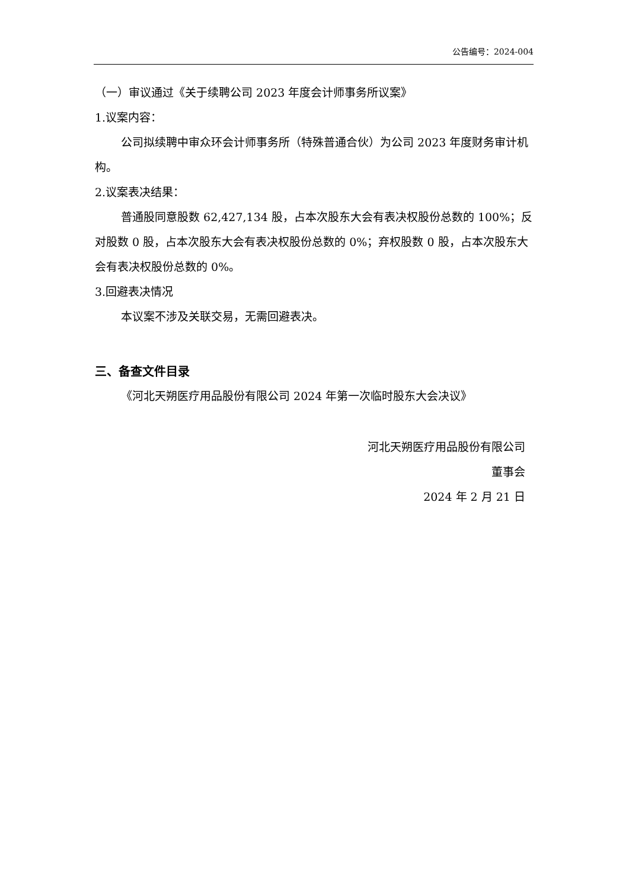公告编号：2024-004
（一）审议通过《关于续聘公司 2023 年度会计师事务所议案》
1.议案内容：
公司拟续聘中审众环会计师事务所（特殊普通合伙）为公司 2023 年度财务审计机构。
2.议案表决结果：
普通股同意股数 62,427,134 股，占本次股东大会有表决权股份总数的 100%；反对股数 0 股，占本次股东大会有表决权股份总数的 0%；弃权股数 0 股，占本次股东大会有表决权股份总数的 0%。
3.回避表决情况
本议案不涉及关联交易，无需回避表决。
三、备查文件目录
《河北天朔医疗用品股份有限公司 2024 年第一次临时股东大会决议》
河北天朔医疗用品股份有限公司
董事会
2024 年 2 月 21 日